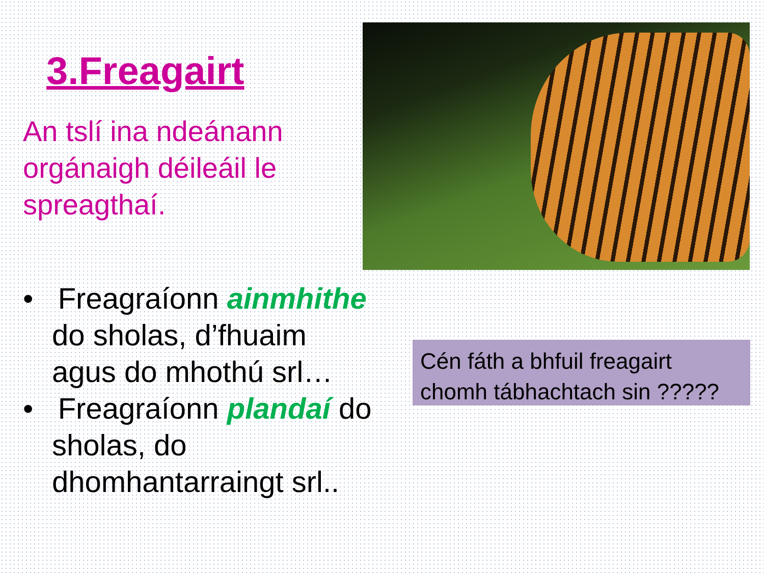3.Freagairt
An tslí ina ndeánann orgánaigh déileáil le spreagthaí.
• Freagraíonn ainmhithe do sholas, d’fhuaim agus do mhothú srl…
• Freagraíonn plandaí do sholas, do dhomhantarraingt srl..
Cén fáth a bhfuil freagairt chomh tábhachtach sin ?????